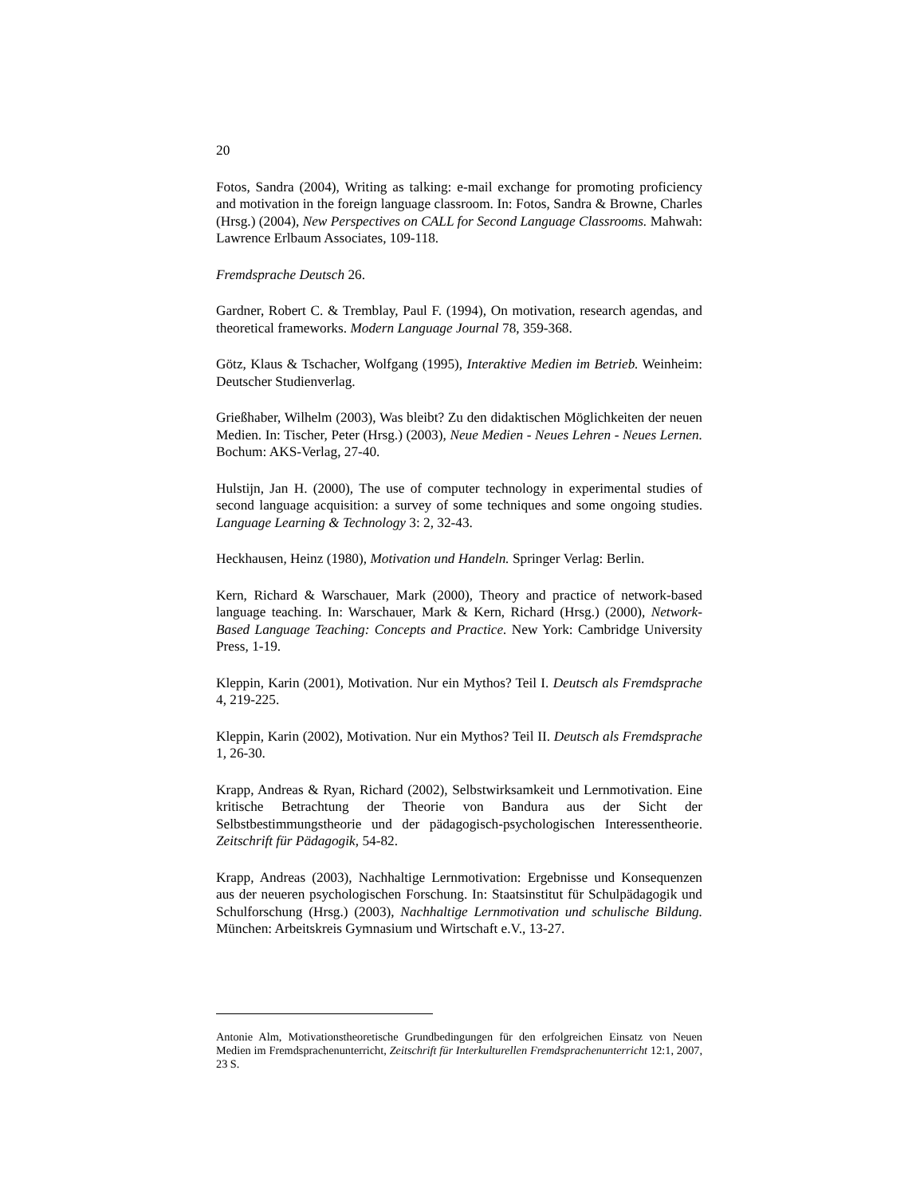20
Fotos, Sandra (2004), Writing as talking: e-mail exchange for promoting proficiency and motivation in the foreign language classroom. In: Fotos, Sandra & Browne, Charles (Hrsg.) (2004), New Perspectives on CALL for Second Language Classrooms. Mahwah: Lawrence Erlbaum Associates, 109-118.
Fremdsprache Deutsch 26.
Gardner, Robert C. & Tremblay, Paul F. (1994), On motivation, research agendas, and theoretical frameworks. Modern Language Journal 78, 359-368.
Götz, Klaus & Tschacher, Wolfgang (1995), Interaktive Medien im Betrieb. Weinheim: Deutscher Studienverlag.
Grießhaber, Wilhelm (2003), Was bleibt? Zu den didaktischen Möglichkeiten der neuen Medien. In: Tischer, Peter (Hrsg.) (2003), Neue Medien - Neues Lehren - Neues Lernen. Bochum: AKS-Verlag, 27-40.
Hulstijn, Jan H. (2000), The use of computer technology in experimental studies of second language acquisition: a survey of some techniques and some ongoing studies. Language Learning & Technology 3: 2, 32-43.
Heckhausen, Heinz (1980), Motivation und Handeln. Springer Verlag: Berlin.
Kern, Richard & Warschauer, Mark (2000), Theory and practice of network-based language teaching. In: Warschauer, Mark & Kern, Richard (Hrsg.) (2000), Network-Based Language Teaching: Concepts and Practice. New York: Cambridge University Press, 1-19.
Kleppin, Karin (2001), Motivation. Nur ein Mythos? Teil I. Deutsch als Fremdsprache 4, 219-225.
Kleppin, Karin (2002), Motivation. Nur ein Mythos? Teil II. Deutsch als Fremdsprache 1, 26-30.
Krapp, Andreas & Ryan, Richard (2002), Selbstwirksamkeit und Lernmotivation. Eine kritische Betrachtung der Theorie von Bandura aus der Sicht der Selbstbestimmungstheorie und der pädagogisch-psychologischen Interessentheorie. Zeitschrift für Pädagogik, 54-82.
Krapp, Andreas (2003), Nachhaltige Lernmotivation: Ergebnisse und Konsequenzen aus der neueren psychologischen Forschung. In: Staatsinstitut für Schulpädagogik und Schulforschung (Hrsg.) (2003), Nachhaltige Lernmotivation und schulische Bildung. München: Arbeitskreis Gymnasium und Wirtschaft e.V., 13-27.
Antonie Alm, Motivationstheoretische Grundbedingungen für den erfolgreichen Einsatz von Neuen Medien im Fremdsprachenunterricht, Zeitschrift für Interkulturellen Fremdsprachenunterricht 12:1, 2007, 23 S.